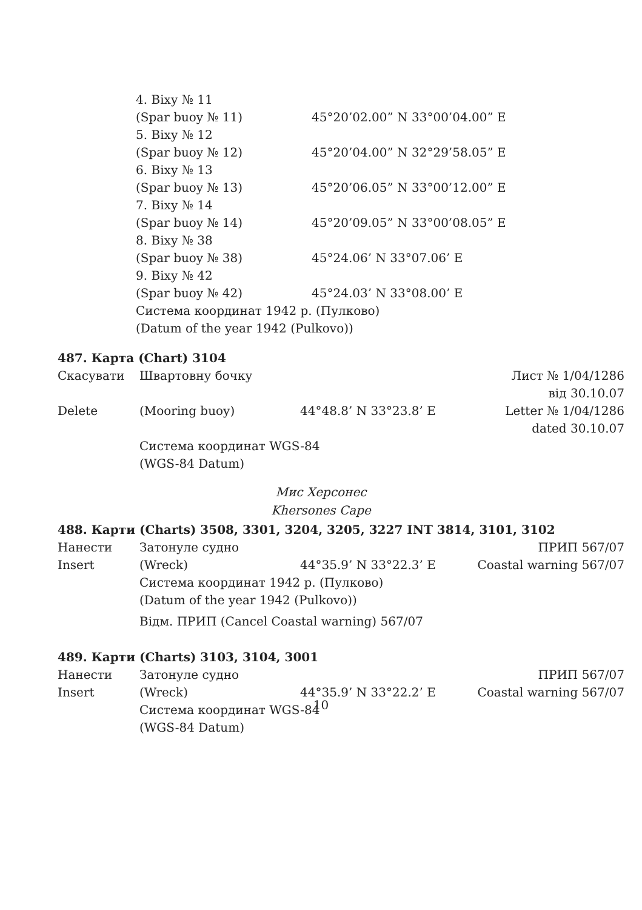| 4. Віху № 11 | |
| (Spar buoy № 11) | 45°20’02.00” N 33°00’04.00” E |
| 5. Віху № 12 | |
| (Spar buoy № 12) | 45°20’04.00” N 32°29’58.05” E |
| 6. Віху № 13 | |
| (Spar buoy № 13) | 45°20’06.05” N 33°00’12.00” E |
| 7. Віху № 14 | |
| (Spar buoy № 14) | 45°20’09.05” N 33°00’08.05” E |
| 8. Віху № 38 | |
| (Spar buoy № 38) | 45°24.06’ N 33°07.06’ E |
| 9. Віху № 42 | |
| (Spar buoy № 42) | 45°24.03’ N 33°08.00’ E |
| Система координат 1942 р. (Пулково) | |
| (Datum of the year 1942 (Pulkovo)) | |
487. Карта (Chart) 3104
| Скасувати | Швартовну бочку | | Лист № 1/04/1286 від 30.10.07 |
| Delete | (Mooring buoy) | 44°48.8’ N 33°23.8’ E | Letter № 1/04/1286 dated 30.10.07 |
| | Система координат WGS-84 (WGS-84 Datum) | | |
Мис Херсонес
Khersones Cape
488. Карти (Charts) 3508, 3301, 3204, 3205, 3227 INT 3814, 3101, 3102
| Нанести | Затонуле судно | | ПРИП 567/07 |
| Insert | (Wreck) | 44°35.9’ N 33°22.3’ E | Coastal warning 567/07 |
| | Система координат 1942 р. (Пулково) (Datum of the year 1942 (Pulkovo)) | | |
| | Відм. ПРИП (Cancel Coastal warning) 567/07 | | |
489. Карти (Charts) 3103, 3104, 3001
| Нанести | Затонуле судно | | ПРИП 567/07 |
| Insert | (Wreck) | 44°35.9’ N 33°22.2’ E | Coastal warning 567/07 |
| | Система координат WGS-84 (WGS-84 Datum) | | |
10